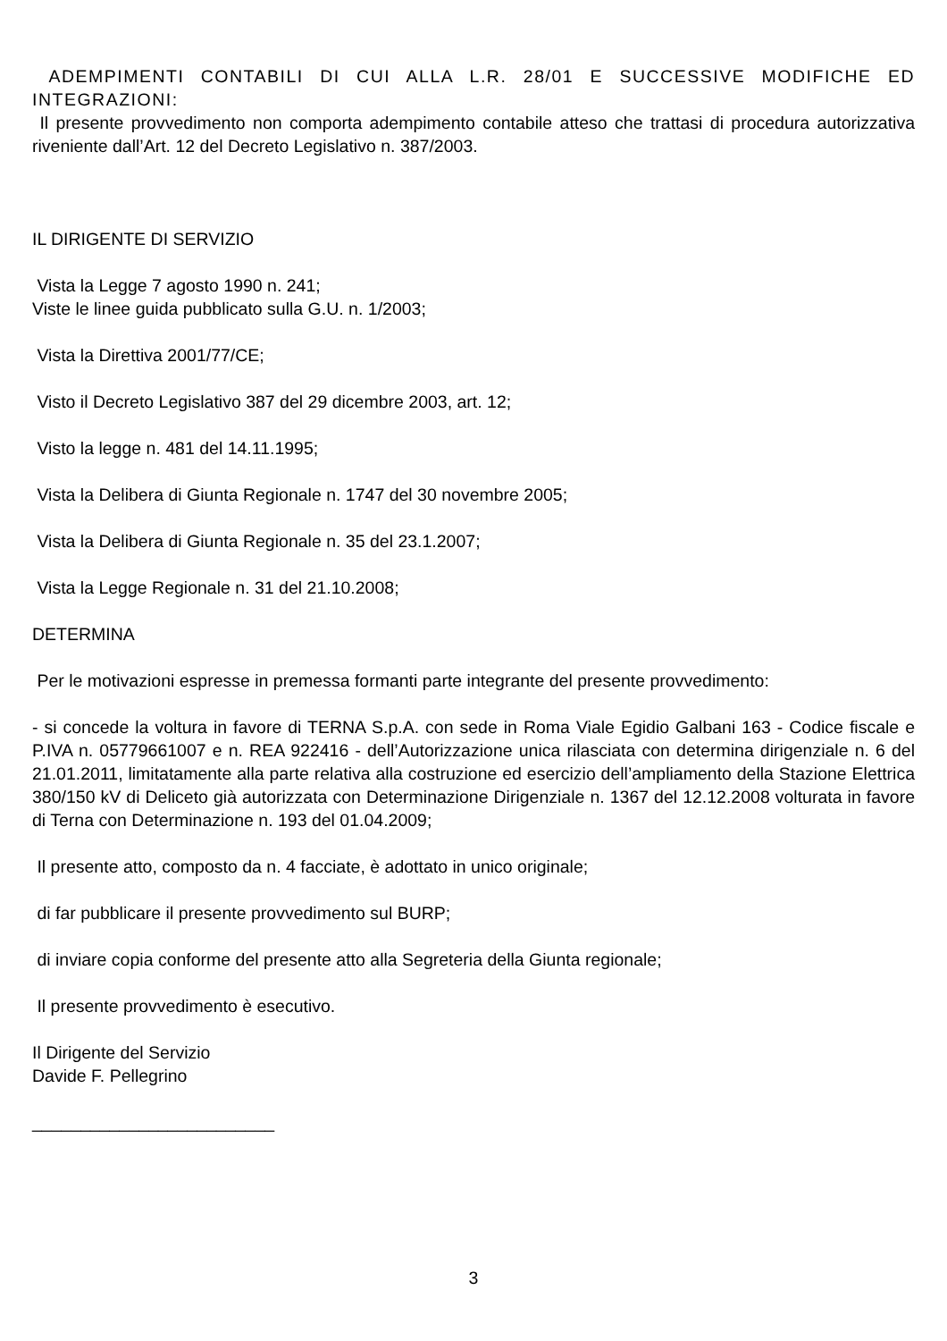ADEMPIMENTI CONTABILI DI CUI ALLA L.R. 28/01 E SUCCESSIVE MODIFICHE ED INTEGRAZIONI:
Il presente provvedimento non comporta adempimento contabile atteso che trattasi di procedura autorizzativa riveniente dall’Art. 12 del Decreto Legislativo n. 387/2003.
IL DIRIGENTE DI SERVIZIO
Vista la Legge 7 agosto 1990 n. 241;
Viste le linee guida pubblicato sulla G.U. n. 1/2003;
Vista la Direttiva 2001/77/CE;
Visto il Decreto Legislativo 387 del 29 dicembre 2003, art. 12;
Visto la legge n. 481 del 14.11.1995;
Vista la Delibera di Giunta Regionale n. 1747 del 30 novembre 2005;
Vista la Delibera di Giunta Regionale n. 35 del 23.1.2007;
Vista la Legge Regionale n. 31 del 21.10.2008;
DETERMINA
Per le motivazioni espresse in premessa formanti parte integrante del presente provvedimento:
- si concede la voltura in favore di TERNA S.p.A. con sede in Roma Viale Egidio Galbani 163 - Codice fiscale e P.IVA n. 05779661007 e n. REA 922416 - dell’Autorizzazione unica rilasciata con determina dirigenziale n. 6 del 21.01.2011, limitatamente alla parte relativa alla costruzione ed esercizio dell’ampliamento della Stazione Elettrica 380/150 kV di Deliceto già autorizzata con Determinazione Dirigenziale n. 1367 del 12.12.2008 volturata in favore di Terna con Determinazione n. 193 del 01.04.2009;
Il presente atto, composto da n. 4 facciate, è adottato in unico originale;
di far pubblicare il presente provvedimento sul BURP;
di inviare copia conforme del presente atto alla Segreteria della Giunta regionale;
Il presente provvedimento è esecutivo.
Il Dirigente del Servizio
Davide F. Pellegrino
_________________________
3